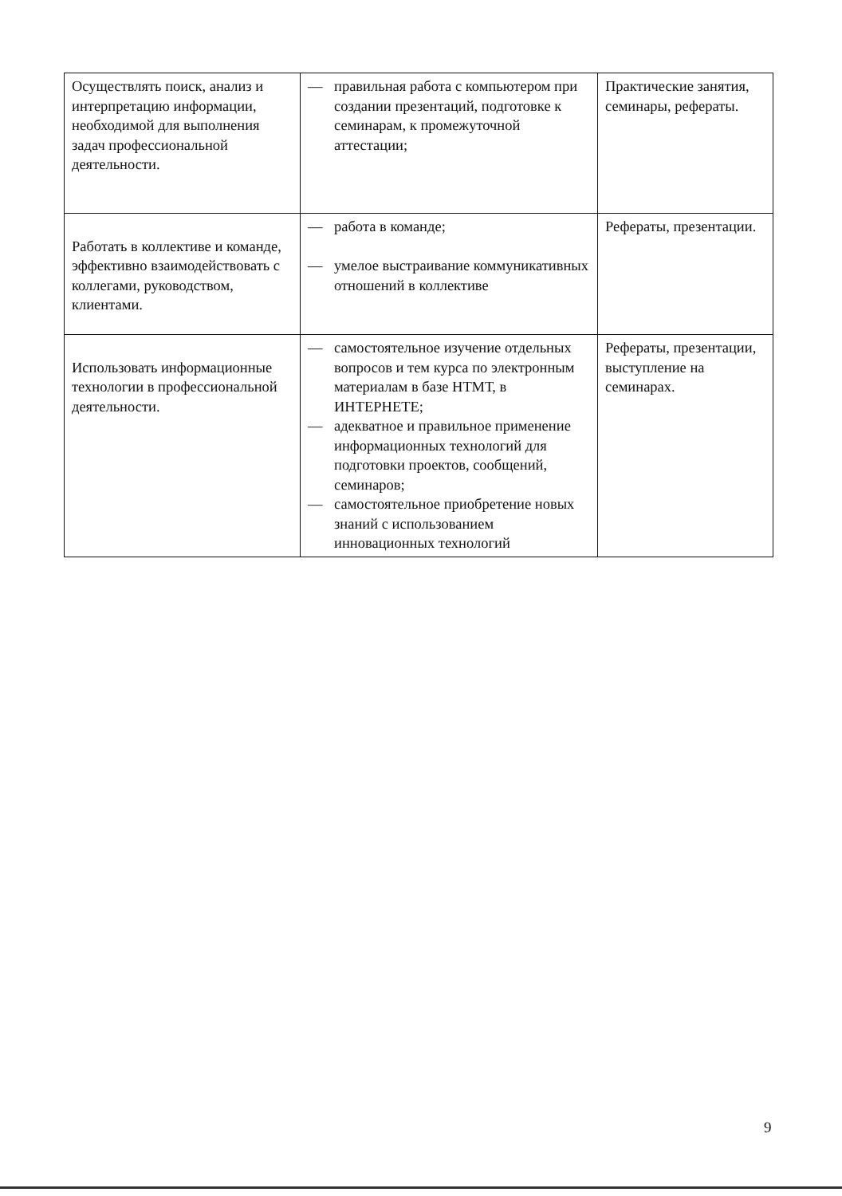| Осуществлять поиск, анализ и интерпретацию информации, необходимой для выполнения задач профессиональной деятельности. | — правильная работа с компьютером при создании презентаций, подготовке к семинарам, к промежуточной аттестации; | Практические занятия, семинары, рефераты. |
| Работать в коллективе и команде, эффективно взаимодействовать с коллегами, руководством, клиентами. | — работа в команде; — умелое выстраивание коммуникативных отношений в коллективе | Рефераты, презентации. |
| Использовать информационные технологии в профессиональной деятельности. | — самостоятельное изучение отдельных вопросов и тем курса по электронным материалам в базе НТМТ, в ИНТЕРНЕТЕ; — адекватное и правильное применение информационных технологий для подготовки проектов, сообщений, семинаров; — самостоятельное приобретение новых знаний с использованием инновационных технологий | Рефераты, презентации, выступление на семинарах. |
9